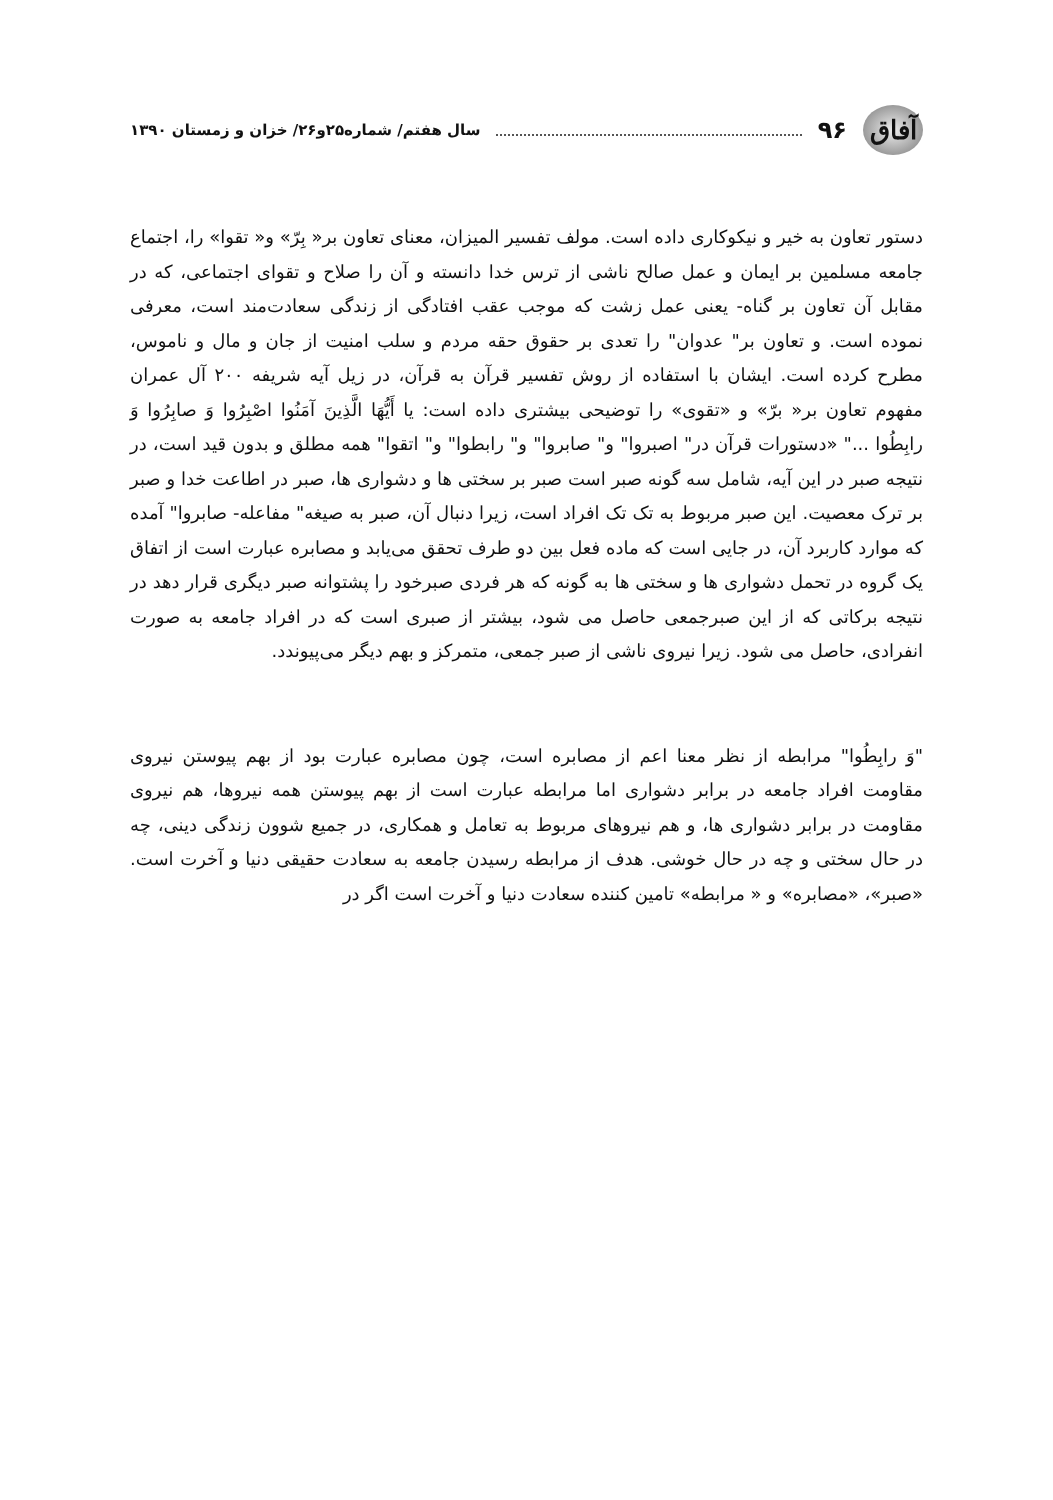آفاق
۹۶ سال هفتم/ شماره۲۵و۲۶/ خزان و زمستان ۱۳۹۰
دستور تعاون به خیر و نیکوکاری داده است. مولف تفسیر المیزان، معنای تعاون بر« بِرّ» و« تقوا» را، اجتماع جامعه مسلمین بر ایمان و عمل صالح ناشی از ترس خدا دانسته و آن را صلاح و تقوای اجتماعی، که در مقابل آن تعاون بر گناه- یعنی عمل زشت که موجب عقب افتادگی از زندگی سعادت‌مند است، معرفی نموده است. و تعاون بر" عدوان" را تعدی بر حقوق حقه مردم و سلب امنیت از جان و مال و ناموس، مطرح کرده است. ایشان با استفاده از روش تفسیر قرآن به قرآن، در زیل آیه شریفه ۲۰۰ آل عمران مفهوم تعاون بر« برّ» و «تقوی» را توضیحی بیشتری داده است: یا أَیُّهَا الَّذِینَ آمَنُوا اصْبِرُوا وَ صابِرُوا وَ رابِطُوا ..." «دستورات قرآن در" اصبروا" و" صابروا" و" رابطوا" و" اتقوا" همه مطلق و بدون قید است، در نتیجه صبر در این آیه، شامل سه گونه صبر است صبر بر سختی ها و دشواری ها، صبر در اطاعت خدا و صبر بر ترک معصیت. این صبر مربوط به تک تک افراد است، زیرا دنبال آن، صبر به صیغه" مفاعله- صابروا" آمده که موارد کاربرد آن، در جایی است که ماده فعل بین دو طرف تحقق می‌یابد و مصابره عبارت است از اتفاق یک گروه در تحمل دشواری ها و سختی ها به گونه که هر فردی صبرخود را پشتوانه صبر دیگری قرار دهد در نتیجه برکاتی که از این صبرجمعی حاصل می شود، بیشتر از صبری است که در افراد جامعه به صورت انفرادی، حاصل می شود. زیرا نیروی ناشی از صبر جمعی، متمرکز و بهم دیگر می‌پیوندد.
"وَ رابِطُوا" مرابطه از نظر معنا اعم از مصابره است، چون مصابره عبارت بود از بهم پیوستن نیروی مقاومت افراد جامعه در برابر دشواری اما مرابطه عبارت است از بهم پیوستن همه نیروها، هم نیروی مقاومت در برابر دشواری ها، و هم نیروهای مربوط به تعامل و همکاری، در جمیع شوون زندگی دینی، چه در حال سختی و چه در حال خوشی. هدف از مرابطه رسیدن جامعه به سعادت حقیقی دنیا و آخرت است. «صبر»، «مصابره» و « مرابطه» تامین کننده سعادت دنیا و آخرت است اگر در